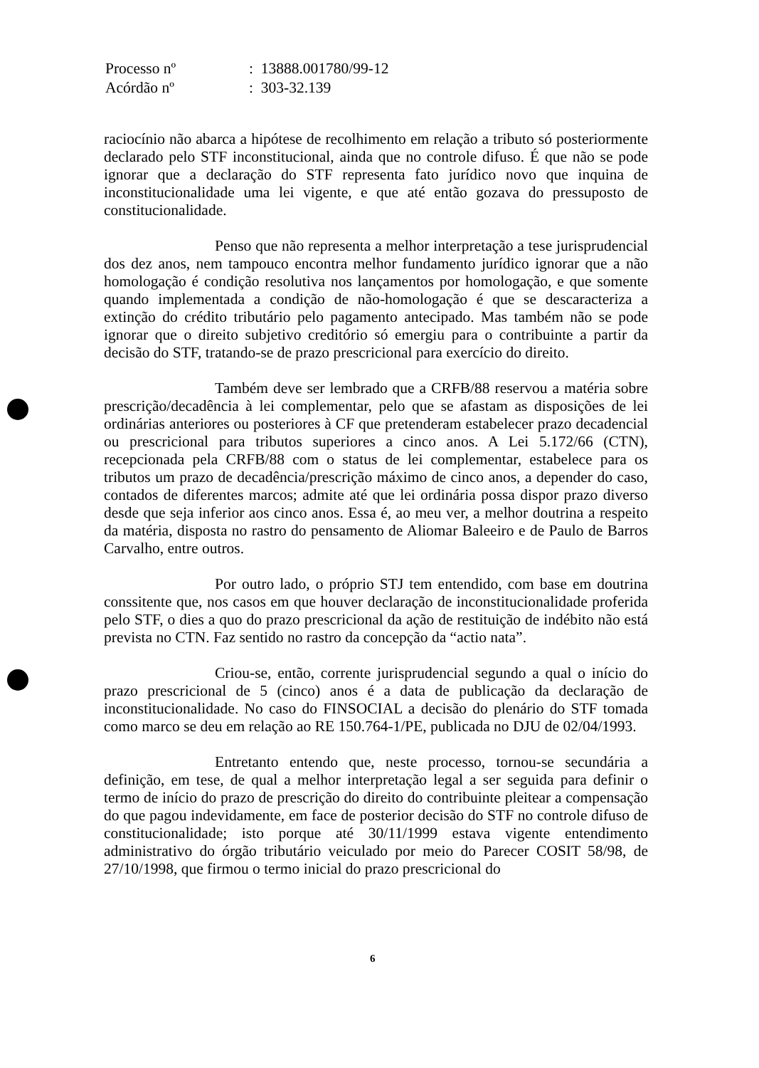| Processo nº | : 13888.001780/99-12 |
| Acórdão nº | : 303-32.139 |
raciocínio não abarca a hipótese de recolhimento em relação a tributo só posteriormente declarado pelo STF inconstitucional, ainda que no controle difuso. É que não se pode ignorar que a declaração do STF representa fato jurídico novo que inquina de inconstitucionalidade uma lei vigente, e que até então gozava do pressuposto de constitucionalidade.
Penso que não representa a melhor interpretação a tese jurisprudencial dos dez anos, nem tampouco encontra melhor fundamento jurídico ignorar que a não homologação é condição resolutiva nos lançamentos por homologação, e que somente quando implementada a condição de não-homologação é que se descaracteriza a extinção do crédito tributário pelo pagamento antecipado. Mas também não se pode ignorar que o direito subjetivo creditório só emergiu para o contribuinte a partir da decisão do STF, tratando-se de prazo prescricional para exercício do direito.
Também deve ser lembrado que a CRFB/88 reservou a matéria sobre prescrição/decadência à lei complementar, pelo que se afastam as disposições de lei ordinárias anteriores ou posteriores à CF que pretenderam estabelecer prazo decadencial ou prescricional para tributos superiores a cinco anos. A Lei 5.172/66 (CTN), recepcionada pela CRFB/88 com o status de lei complementar, estabelece para os tributos um prazo de decadência/prescrição máximo de cinco anos, a depender do caso, contados de diferentes marcos; admite até que lei ordinária possa dispor prazo diverso desde que seja inferior aos cinco anos. Essa é, ao meu ver, a melhor doutrina a respeito da matéria, disposta no rastro do pensamento de Aliomar Baleeiro e de Paulo de Barros Carvalho, entre outros.
Por outro lado, o próprio STJ tem entendido, com base em doutrina conssitente que, nos casos em que houver declaração de inconstitucionalidade proferida pelo STF, o dies a quo do prazo prescricional da ação de restituição de indébito não está prevista no CTN. Faz sentido no rastro da concepção da “actio nata”.
Criou-se, então, corrente jurisprudencial segundo a qual o início do prazo prescricional de 5 (cinco) anos é a data de publicação da declaração de inconstitucionalidade. No caso do FINSOCIAL a decisão do plenário do STF tomada como marco se deu em relação ao RE 150.764-1/PE, publicada no DJU de 02/04/1993.
Entretanto entendo que, neste processo, tornou-se secundária a definição, em tese, de qual a melhor interpretação legal a ser seguida para definir o termo de início do prazo de prescrição do direito do contribuinte pleitear a compensação do que pagou indevidamente, em face de posterior decisão do STF no controle difuso de constitucionalidade; isto porque até 30/11/1999 estava vigente entendimento administrativo do órgão tributário veiculado por meio do Parecer COSIT 58/98, de 27/10/1998, que firmou o termo inicial do prazo prescricional do
6